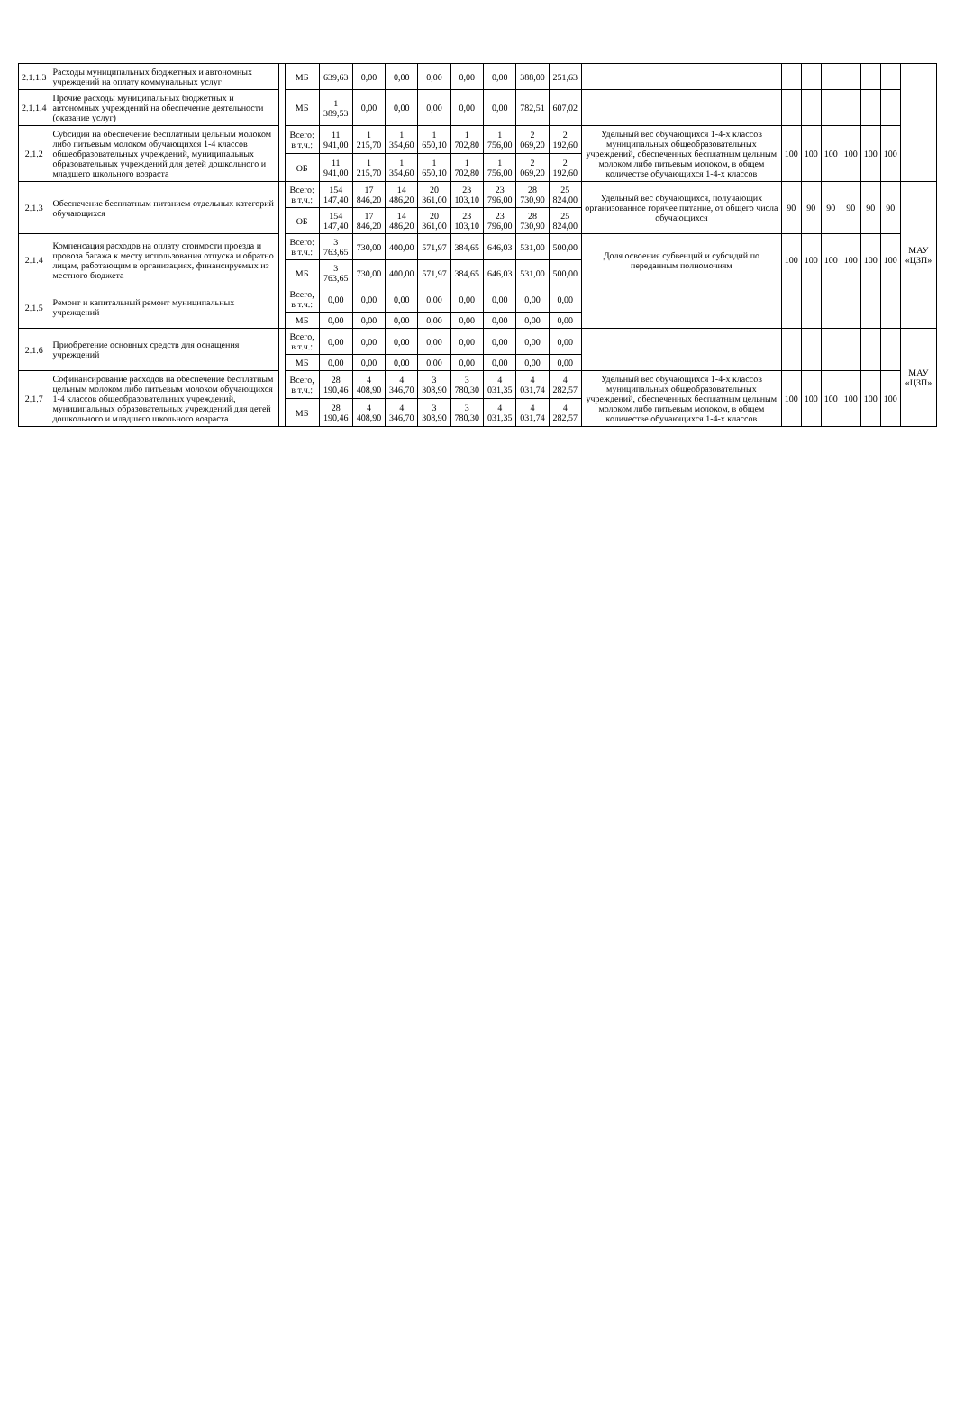| 2.1.1.3 | Расходы муниципальных бюджетных и автономных учреждений на оплату коммунальных услуг | | МБ | 639,63 | 0,00 | 0,00 | 0,00 | 0,00 | 0,00 | 388,00 | 251,63 | | | | | | | | |
| 2.1.1.4 | Прочие расходы муниципальных бюджетных и автономных учреждений на обеспечение деятельности (оказание услуг) | | МБ | 1 389,53 | 0,00 | 0,00 | 0,00 | 0,00 | 0,00 | 782,51 | 607,02 | | | | | | | | |
| 2.1.2 | Субсидия на обеспечение бесплатным цельным молоком либо питьевым молоком обучающихся 1-4 классов общеобразовательных учреждений, муниципальных образовательных учреждений для детей дошкольного и младшего школьного возраста | | Всего: в т.ч.: | 11 941,00 | 1 215,70 | 1 354,60 | 1 650,10 | 1 702,80 | 1 756,00 | 2 069,20 | 2 192,60 | Удельный вес обучающихся 1-4-х классов муниципальных общеобразовательных учреждений, обеспеченных бесплатным цельным молоком либо питьевым молоком, в общем количестве обучающихся 1-4-х классов | 100 | 100 | 100 | 100 | 100 | 100 | |
| | | | ОБ | 11 941,00 | 1 215,70 | 1 354,60 | 1 650,10 | 1 702,80 | 1 756,00 | 2 069,20 | 2 192,60 | | | | | | | | |
| 2.1.3 | Обеспечение бесплатным питанием отдельных категорий обучающихся | | Всего: в т.ч.: | 154 147,40 | 17 846,20 | 14 486,20 | 20 361,00 | 23 103,10 | 23 796,00 | 28 730,90 | 25 824,00 | Удельный вес обучающихся, получающих организованное горячее питание, от общего числа обучающихся | 90 | 90 | 90 | 90 | 90 | 90 | МАУ «ЦЗП» |
| | | | ОБ | 154 147,40 | 17 846,20 | 14 486,20 | 20 361,00 | 23 103,10 | 23 796,00 | 28 730,90 | 25 824,00 | | | | | | | | |
| 2.1.4 | Компенсация расходов на оплату стоимости проезда и провоза багажа к месту использования отпуска и обратно лицам, работающим в организациях, финансируемых из местного бюджета | | Всего: в т.ч.: | 3 763,65 | 730,00 | 400,00 | 571,97 | 384,65 | 646,03 | 531,00 | 500,00 | Доля освоения субвенций и субсидий по переданным полномочиям | 100 | 100 | 100 | 100 | 100 | 100 | |
| | | | МБ | 3 763,65 | 730,00 | 400,00 | 571,97 | 384,65 | 646,03 | 531,00 | 500,00 | | | | | | | | |
| 2.1.5 | Ремонт и капитальный ремонт муниципальных учреждений | | Всего, в т.ч.: | 0,00 | 0,00 | 0,00 | 0,00 | 0,00 | 0,00 | 0,00 | 0,00 | | | | | | | | |
| | | | МБ | 0,00 | 0,00 | 0,00 | 0,00 | 0,00 | 0,00 | 0,00 | 0,00 | | | | | | | | |
| 2.1.6 | Приобретение основных средств для оснащения учреждений | | Всего, в т.ч.: | 0,00 | 0,00 | 0,00 | 0,00 | 0,00 | 0,00 | 0,00 | 0,00 | | | | | | | | МАУ «ЦЗП» |
| | | | МБ | 0,00 | 0,00 | 0,00 | 0,00 | 0,00 | 0,00 | 0,00 | 0,00 | | | | | | | | |
| 2.1.7 | Софинансирование расходов на обеспечение бесплатным цельным молоком либо питьевым молоком обучающихся 1-4 классов общеобразовательных учреждений, муниципальных образовательных учреждений для детей дошкольного и младшего школьного возраста | | Всего, в т.ч.: | 28 190,46 | 4 408,90 | 4 346,70 | 3 308,90 | 3 780,30 | 4 031,35 | 4 031,74 | 4 282,57 | Удельный вес обучающихся 1-4-х классов муниципальных общеобразовательных учреждений, обеспеченных бесплатным цельным молоком либо питьевым молоком, в общем количестве обучающихся 1-4-х классов | 100 | 100 | 100 | 100 | 100 | 100 | |
| | | | МБ | 28 190,46 | 4 408,90 | 4 346,70 | 3 308,90 | 3 780,30 | 4 031,35 | 4 031,74 | 4 282,57 | | | | | | | | |